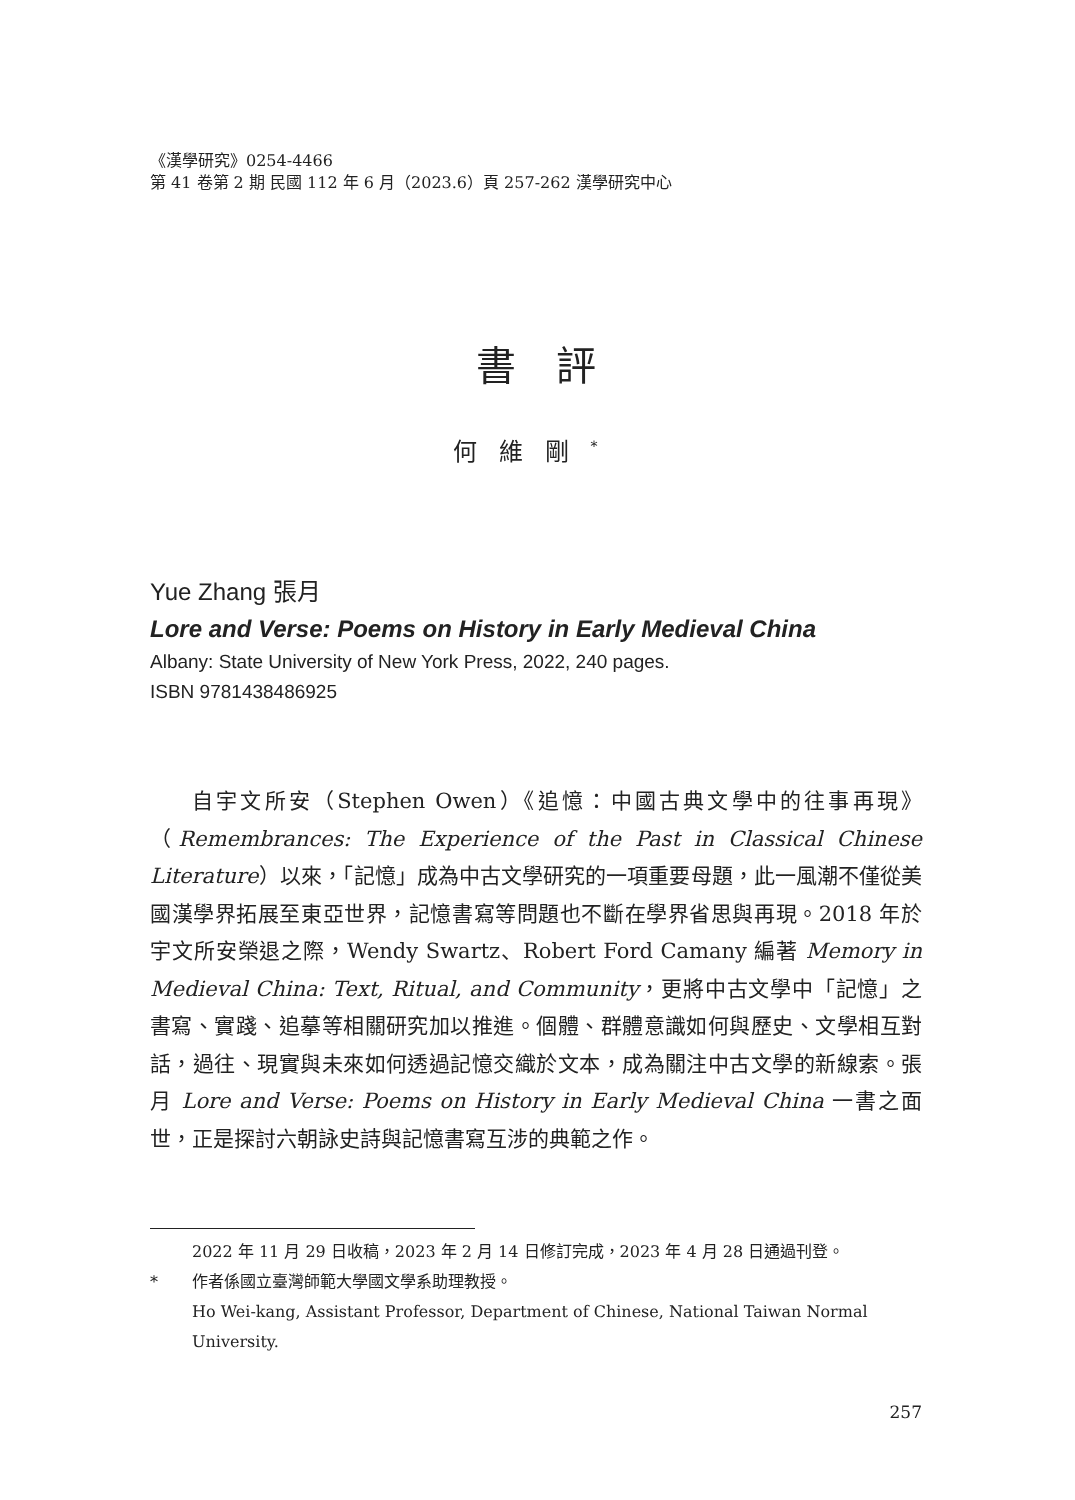《漢學研究》0254-4466
第 41 卷第 2 期 民國 112 年 6 月（2023.6）頁 257-262 漢學研究中心
書評
何維剛<sup>*</sup>
Yue Zhang 張月
Lore and Verse: Poems on History in Early Medieval China
Albany: State University of New York Press, 2022, 240 pages.
ISBN 9781438486925
自宇文所安（Stephen Owen）《追憶：中國古典文學中的往事再現》（Remembrances: The Experience of the Past in Classical Chinese Literature）以來，「記憶」成為中古文學研究的一項重要母題，此一風潮不僅從美國漢學界拓展至東亞世界，記憶書寫等問題也不斷在學界省思與再現。2018 年於宇文所安榮退之際，Wendy Swartz、Robert Ford Camany 編著 Memory in Medieval China: Text, Ritual, and Community，更將中古文學中「記憶」之書寫、實踐、追摹等相關研究加以推進。個體、群體意識如何與歷史、文學相互對話，過往、現實與未來如何透過記憶交織於文本，成為關注中古文學的新線索。張月 Lore and Verse: Poems on History in Early Medieval China 一書之面世，正是探討六朝詠史詩與記憶書寫互涉的典範之作。
2022 年 11 月 29 日收稿，2023 年 2 月 14 日修訂完成，2023 年 4 月 28 日通過刊登。
* 作者係國立臺灣師範大學國文學系助理教授。
Ho Wei-kang, Assistant Professor, Department of Chinese, National Taiwan Normal University.
257